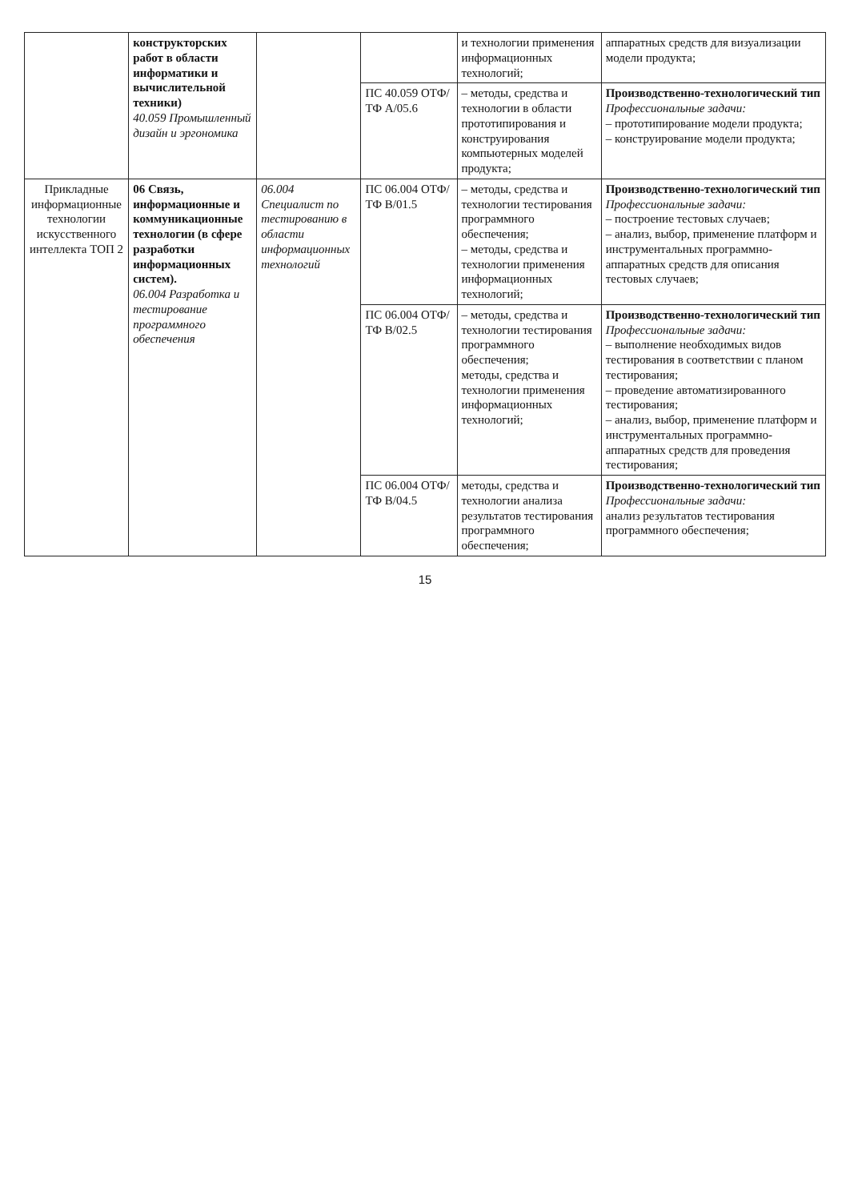| | конструкторских работ в области информатики и вычислительной техники) 40.059 Промышленный дизайн и эргономика | | | и технологии применения информационных технологий; | аппаратных средств для визуализации модели продукта; |
| | | | ПС 40.059 ОТФ/ТФ А/05.6 | – методы, средства и технологии в области прототипирования и конструирования компьютерных моделей продукта; | Производственно-технологический тип Профессиональные задачи: – прототипирование модели продукта; – конструирование модели продукта; |
| Прикладные информационные технологии искусственного интеллекта ТОП 2 | 06 Связь, информационные и коммуникационные технологии (в сфере разработки информационных систем). 06.004 Разработка и тестирование программного обеспечения | 06.004 Специалист по тестированию в области информационных технологий | ПС 06.004 ОТФ/ТФ В/01.5 | – методы, средства и технологии тестирования программного обеспечения; – методы, средства и технологии применения информационных технологий; | Производственно-технологический тип Профессиональные задачи: – построение тестовых случаев; – анализ, выбор, применение платформ и инструментальных программно-аппаратных средств для описания тестовых случаев; |
| | | | ПС 06.004 ОТФ/ТФ В/02.5 | – методы, средства и технологии тестирования программного обеспечения; методы, средства и технологии применения информационных технологий; | Производственно-технологический тип Профессиональные задачи: – выполнение необходимых видов тестирования в соответствии с планом тестирования; – проведение автоматизированного тестирования; – анализ, выбор, применение платформ и инструментальных программно-аппаратных средств для проведения тестирования; |
| | | | ПС 06.004 ОТФ/ТФ В/04.5 | методы, средства и технологии анализа результатов тестирования программного обеспечения; | Производственно-технологический тип Профессиональные задачи: анализ результатов тестирования программного обеспечения; |
15